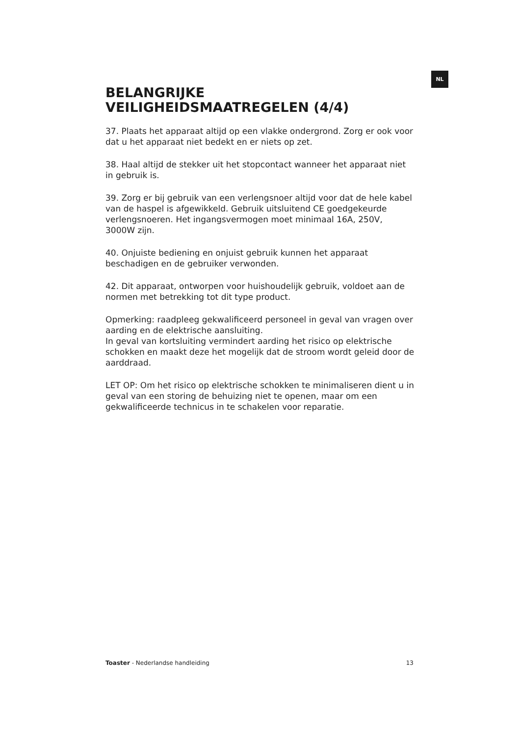NL
BELANGRIJKE
VEILIGHEIDSMAATREGELEN (4/4)
37. Plaats het apparaat altijd op een vlakke ondergrond. Zorg er ook voor dat u het apparaat niet bedekt en er niets op zet.
38. Haal altijd de stekker uit het stopcontact wanneer het apparaat niet in gebruik is.
39. Zorg er bij gebruik van een verlengsnoer altijd voor dat de hele kabel van de haspel is afgewikkeld. Gebruik uitsluitend CE goedgekeurde verlengsnoeren. Het ingangsvermogen moet minimaal 16A, 250V, 3000W zijn.
40. Onjuiste bediening en onjuist gebruik kunnen het apparaat beschadigen en de gebruiker verwonden.
42. Dit apparaat, ontworpen voor huishoudelijk gebruik, voldoet aan de normen met betrekking tot dit type product.
Opmerking: raadpleeg gekwalificeerd personeel in geval van vragen over aarding en de elektrische aansluiting.
In geval van kortsluiting vermindert aarding het risico op elektrische schokken en maakt deze het mogelijk dat de stroom wordt geleid door de aarddraad.
LET OP: Om het risico op elektrische schokken te minimaliseren dient u in geval van een storing de behuizing niet te openen, maar om een gekwalificeerde technicus in te schakelen voor reparatie.
Toaster - Nederlandse handleiding 13